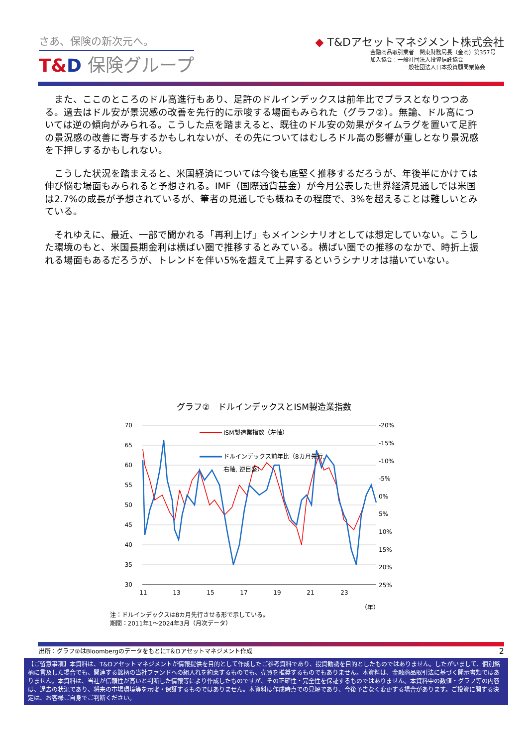さあ、保険の新次元へ。
T&D 保険グループ
◆ T&Dアセットマネジメント株式会社
金融商品取引業者　関東財務局長（金商）第357号
加入協会：一般社団法人投資信託協会
　　　　　　一般社団法人日本投資顧問業協会
また、ここのところのドル高進行もあり、足許のドルインデックスは前年比でプラスとなりつつある。過去はドル安が景況感の改善を先行的に示唆する場面もみられた（グラフ②）。無論、ドル高については逆の傾向がみられる。こうした点を踏まえると、既往のドル安の効果がタイムラグを置いて足許の景況感の改善に寄与するかもしれないが、その先についてはむしろドル高の影響が重しとなり景況感を下押しするかもしれない。
こうした状況を踏まえると、米国経済については今後も底堅く推移するだろうが、年後半にかけては伸び悩む場面もみられると予想される。IMF（国際通貨基金）が今月公表した世界経済見通しでは米国は2.7%の成長が予想されているが、筆者の見通しでも概ねその程度で、3%を超えることは難しいとみている。
それゆえに、最近、一部で聞かれる「再利上げ」もメインシナリオとしては想定していない。こうした環境のもと、米国長期金利は横ばい圏で推移するとみている。横ばい圏での推移のなかで、時折上振れる場面もあるだろうが、トレンドを伴い5%を超えて上昇するというシナリオは描いていない。
グラフ②　ドルインデックスとISM製造業指数
70
65
60
55
50
45
40
35
30
-20%
-15%
-10%
-5%
0%
5%
10%
15%
20%
25%
11
13
15
17
19
21
23
（年）
ISM製造業指数（左軸）
ドルインデックス前年比（8カ月先行,
右軸, 逆目盛）
注：ドルインデックスは8カ月先行させる形で示している。
期間：2011年1～2024年3月（月次データ）
出所：グラフ②はBloombergのデータをもとにT＆Dアセットマネジメント作成 2
【ご留意事項】本資料は、T&Dアセットマネジメントが情報提供を目的として作成したご参考資料であり、投資勧誘を目的としたものではありません。したがいまして、個別銘柄に言及した場合でも、関連する銘柄の当社ファンドへの組入れを約束するものでも、売買を推奨するものでもありません。本資料は、金融商品取引法に基づく開示書類ではありません。本資料は、当社が信頼性が高いと判断した情報等により作成したものですが、その正確性・完全性を保証するものではありません。本資料中の数値・グラフ等の内容は、過去の状況であり、将来の市場環境等を示唆・保証するものではありません。本資料は作成時点での見解であり、今後予告なく変更する場合があります。ご投資に関する決定は、お客様ご自身でご判断ください。